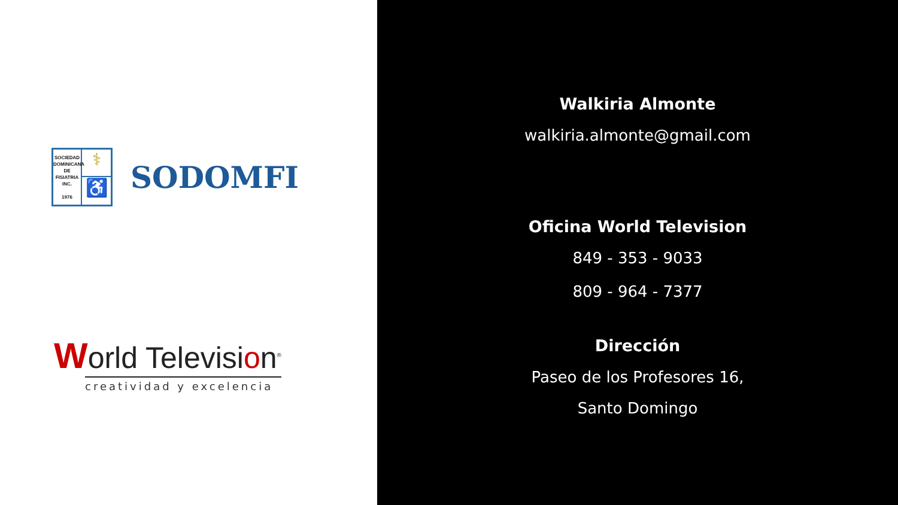⚕
SOCIEDAD
DOMINICANA
DE
FISIATRIA
INC.
1976
♿
SODOMFI
World Television<sup>®</sup>
creatividad y excelencia
Walkiria Almonte
walkiria.almonte@gmail.com
Oficina World Television
849 - 353 - 9033
809 - 964 - 7377
Dirección
Paseo de los Profesores 16,
Santo Domingo